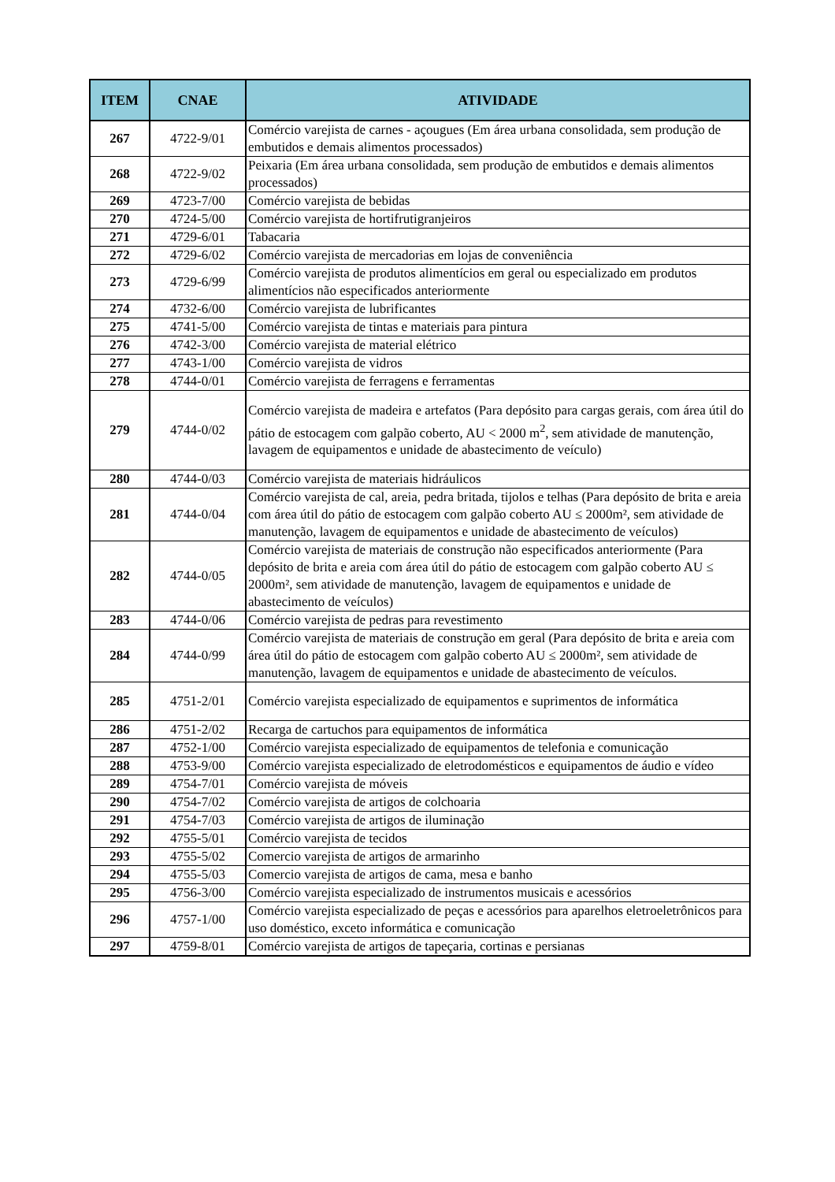| ITEM | CNAE | ATIVIDADE |
| --- | --- | --- |
| 267 | 4722-9/01 | Comércio varejista de carnes - açougues (Em área urbana consolidada, sem produção de embutidos e demais alimentos processados) |
| 268 | 4722-9/02 | Peixaria (Em área urbana consolidada, sem produção de embutidos e demais alimentos processados) |
| 269 | 4723-7/00 | Comércio varejista de bebidas |
| 270 | 4724-5/00 | Comércio varejista de hortifrutigranjeiros |
| 271 | 4729-6/01 | Tabacaria |
| 272 | 4729-6/02 | Comércio varejista de mercadorias em lojas de conveniência |
| 273 | 4729-6/99 | Comércio varejista de produtos alimentícios em geral ou especializado em produtos alimentícios não especificados anteriormente |
| 274 | 4732-6/00 | Comércio varejista de lubrificantes |
| 275 | 4741-5/00 | Comércio varejista de tintas e materiais para pintura |
| 276 | 4742-3/00 | Comércio varejista de material elétrico |
| 277 | 4743-1/00 | Comércio varejista de vidros |
| 278 | 4744-0/01 | Comércio varejista de ferragens e ferramentas |
| 279 | 4744-0/02 | Comércio varejista de madeira e artefatos (Para depósito para cargas gerais, com área útil do pátio de estocagem com galpão coberto, AU < 2000 m<sup>2</sup>, sem atividade de manutenção, lavagem de equipamentos e unidade de abastecimento de veículo) |
| 280 | 4744-0/03 | Comércio varejista de materiais hidráulicos |
| 281 | 4744-0/04 | Comércio varejista de cal, areia, pedra britada, tijolos e telhas (Para depósito de brita e areia com área útil do pátio de estocagem com galpão coberto AU ≤ 2000m², sem atividade de manutenção, lavagem de equipamentos e unidade de abastecimento de veículos) |
| 282 | 4744-0/05 | Comércio varejista de materiais de construção não especificados anteriormente (Para depósito de brita e areia com área útil do pátio de estocagem com galpão coberto AU ≤ 2000m², sem atividade de manutenção, lavagem de equipamentos e unidade de abastecimento de veículos) |
| 283 | 4744-0/06 | Comércio varejista de pedras para revestimento |
| 284 | 4744-0/99 | Comércio varejista de materiais de construção em geral (Para depósito de brita e areia com área útil do pátio de estocagem com galpão coberto AU ≤ 2000m², sem atividade de manutenção, lavagem de equipamentos e unidade de abastecimento de veículos. |
| 285 | 4751-2/01 | Comércio varejista especializado de equipamentos e suprimentos de informática |
| 286 | 4751-2/02 | Recarga de cartuchos para equipamentos de informática |
| 287 | 4752-1/00 | Comércio varejista especializado de equipamentos de telefonia e comunicação |
| 288 | 4753-9/00 | Comércio varejista especializado de eletrodomésticos e equipamentos de áudio e vídeo |
| 289 | 4754-7/01 | Comércio varejista de móveis |
| 290 | 4754-7/02 | Comércio varejista de artigos de colchoaria |
| 291 | 4754-7/03 | Comércio varejista de artigos de iluminação |
| 292 | 4755-5/01 | Comércio varejista de tecidos |
| 293 | 4755-5/02 | Comercio varejista de artigos de armarinho |
| 294 | 4755-5/03 | Comercio varejista de artigos de cama, mesa e banho |
| 295 | 4756-3/00 | Comércio varejista especializado de instrumentos musicais e acessórios |
| 296 | 4757-1/00 | Comércio varejista especializado de peças e acessórios para aparelhos eletroeletrônicos para uso doméstico, exceto informática e comunicação |
| 297 | 4759-8/01 | Comércio varejista de artigos de tapeçaria, cortinas e persianas |